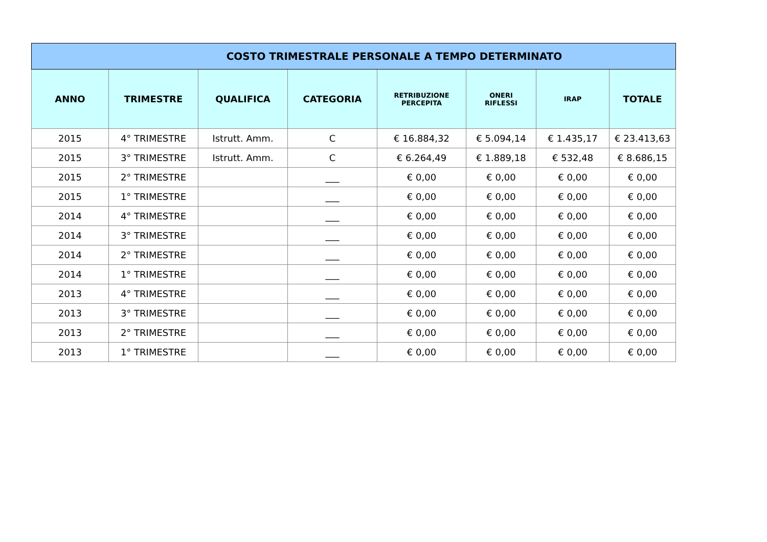| COSTO TRIMESTRALE PERSONALE A TEMPO DETERMINATO | | | | | | | |
| --- | --- | --- | --- | --- | --- | --- | --- |
| ANNO | TRIMESTRE | QUALIFICA | CATEGORIA | RETRIBUZIONE PERCEPITA | ONERI RIFLESSI | IRAP | TOTALE |
| 2015 | 4° TRIMESTRE | Istrutt. Amm. | C | € 16.884,32 | € 5.094,14 | € 1.435,17 | € 23.413,63 |
| 2015 | 3° TRIMESTRE | Istrutt. Amm. | C | € 6.264,49 | € 1.889,18 | € 532,48 | € 8.686,15 |
| 2015 | 2° TRIMESTRE | | ___ | € 0,00 | € 0,00 | € 0,00 | € 0,00 |
| 2015 | 1° TRIMESTRE | | ___ | € 0,00 | € 0,00 | € 0,00 | € 0,00 |
| 2014 | 4° TRIMESTRE | | ___ | € 0,00 | € 0,00 | € 0,00 | € 0,00 |
| 2014 | 3° TRIMESTRE | | ___ | € 0,00 | € 0,00 | € 0,00 | € 0,00 |
| 2014 | 2° TRIMESTRE | | ___ | € 0,00 | € 0,00 | € 0,00 | € 0,00 |
| 2014 | 1° TRIMESTRE | | ___ | € 0,00 | € 0,00 | € 0,00 | € 0,00 |
| 2013 | 4° TRIMESTRE | | ___ | € 0,00 | € 0,00 | € 0,00 | € 0,00 |
| 2013 | 3° TRIMESTRE | | ___ | € 0,00 | € 0,00 | € 0,00 | € 0,00 |
| 2013 | 2° TRIMESTRE | | ___ | € 0,00 | € 0,00 | € 0,00 | € 0,00 |
| 2013 | 1° TRIMESTRE | | ___ | € 0,00 | € 0,00 | € 0,00 | € 0,00 |